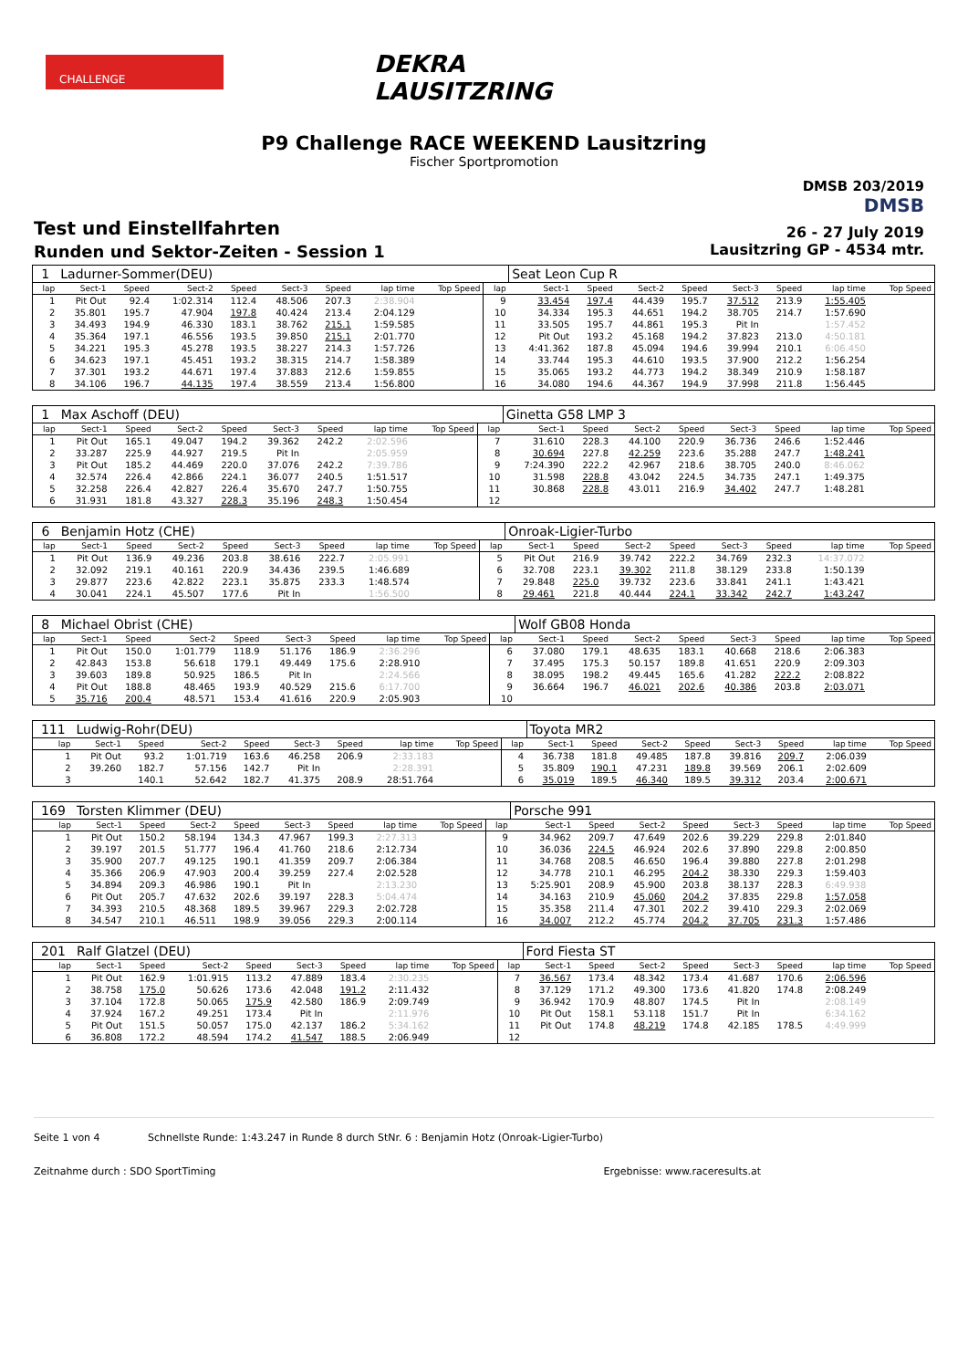CHALLENGE
DEKRA
LAUSITZRING
P9 Challenge RACE WEEKEND Lausitzring
Fischer Sportpromotion
DMSB 203/2019
DMSB
Test und Einstellfahrten
Runden und Sektor-Zeiten - Session 1
26 - 27 July 2019
Lausitzring GP - 4534 mtr.
| 1 | Ladurner-Sommer(DEU) | | | | | | | | | Seat Leon Cup R | | | | | | | |
| lap | Sect-1 | Speed | Sect-2 | Speed | Sect-3 | Speed | lap time | Top Speed | lap | Sect-1 | Speed | Sect-2 | Speed | Sect-3 | Speed | lap time | Top Speed |
| 1 | Pit Out | 92.4 | 1:02.314 | 112.4 | 48.506 | 207.3 | 2:38.904 | | 9 | 33.454 | 197.4 | 44.439 | 195.7 | 37.512 | 213.9 | 1:55.405 | |
| 2 | 35.801 | 195.7 | 47.904 | 197.8 | 40.424 | 213.4 | 2:04.129 | | 10 | 34.334 | 195.3 | 44.651 | 194.2 | 38.705 | 214.7 | 1:57.690 | |
| 3 | 34.493 | 194.9 | 46.330 | 183.1 | 38.762 | 215.1 | 1:59.585 | | 11 | 33.505 | 195.7 | 44.861 | 195.3 | Pit In | | 1:57.452 | |
| 4 | 35.364 | 197.1 | 46.556 | 193.5 | 39.850 | 215.1 | 2:01.770 | | 12 | Pit Out | 193.2 | 45.168 | 194.2 | 37.823 | 213.0 | 4:50.181 | |
| 5 | 34.221 | 195.3 | 45.278 | 193.5 | 38.227 | 214.3 | 1:57.726 | | 13 | 4:41.362 | 187.8 | 45.094 | 194.6 | 39.994 | 210.1 | 6:06.450 | |
| 6 | 34.623 | 197.1 | 45.451 | 193.2 | 38.315 | 214.7 | 1:58.389 | | 14 | 33.744 | 195.3 | 44.610 | 193.5 | 37.900 | 212.2 | 1:56.254 | |
| 7 | 37.301 | 193.2 | 44.671 | 197.4 | 37.883 | 212.6 | 1:59.855 | | 15 | 35.065 | 193.2 | 44.773 | 194.2 | 38.349 | 210.9 | 1:58.187 | |
| 8 | 34.106 | 196.7 | 44.135 | 197.4 | 38.559 | 213.4 | 1:56.800 | | 16 | 34.080 | 194.6 | 44.367 | 194.9 | 37.998 | 211.8 | 1:56.445 | |
| 1 | Max Aschoff (DEU) | | | | | | | | | Ginetta G58 LMP 3 | | | | | | | |
| lap | Sect-1 | Speed | Sect-2 | Speed | Sect-3 | Speed | lap time | Top Speed | lap | Sect-1 | Speed | Sect-2 | Speed | Sect-3 | Speed | lap time | Top Speed |
| 1 | Pit Out | 165.1 | 49.047 | 194.2 | 39.362 | 242.2 | 2:02.596 | | 7 | 31.610 | 228.3 | 44.100 | 220.9 | 36.736 | 246.6 | 1:52.446 | |
| 2 | 33.287 | 225.9 | 44.927 | 219.5 | Pit In | | 2:05.959 | | 8 | 30.694 | 227.8 | 42.259 | 223.6 | 35.288 | 247.7 | 1:48.241 | |
| 3 | Pit Out | 185.2 | 44.469 | 220.0 | 37.076 | 242.2 | 7:39.786 | | 9 | 7:24.390 | 222.2 | 42.967 | 218.6 | 38.705 | 240.0 | 8:46.062 | |
| 4 | 32.574 | 226.4 | 42.866 | 224.1 | 36.077 | 240.5 | 1:51.517 | | 10 | 31.598 | 228.8 | 43.042 | 224.5 | 34.735 | 247.1 | 1:49.375 | |
| 5 | 32.258 | 226.4 | 42.827 | 226.4 | 35.670 | 247.7 | 1:50.755 | | 11 | 30.868 | 228.8 | 43.011 | 216.9 | 34.402 | 247.7 | 1:48.281 | |
| 6 | 31.931 | 181.8 | 43.327 | 228.3 | 35.196 | 248.3 | 1:50.454 | | 12 | | | | | | | | |
| 6 | Benjamin Hotz (CHE) | | | | | | | | | Onroak-Ligier-Turbo | | | | | | | |
| lap | Sect-1 | Speed | Sect-2 | Speed | Sect-3 | Speed | lap time | Top Speed | lap | Sect-1 | Speed | Sect-2 | Speed | Sect-3 | Speed | lap time | Top Speed |
| 1 | Pit Out | 136.9 | 49.236 | 203.8 | 38.616 | 222.7 | 2:05.991 | | 5 | Pit Out | 216.9 | 39.742 | 222.2 | 34.769 | 232.3 | 14:37.072 | |
| 2 | 32.092 | 219.1 | 40.161 | 220.9 | 34.436 | 239.5 | 1:46.689 | | 6 | 32.708 | 223.1 | 39.302 | 211.8 | 38.129 | 233.8 | 1:50.139 | |
| 3 | 29.877 | 223.6 | 42.822 | 223.1 | 35.875 | 233.3 | 1:48.574 | | 7 | 29.848 | 225.0 | 39.732 | 223.6 | 33.841 | 241.1 | 1:43.421 | |
| 4 | 30.041 | 224.1 | 45.507 | 177.6 | Pit In | | 1:56.500 | | 8 | 29.461 | 221.8 | 40.444 | 224.1 | 33.342 | 242.7 | 1:43.247 | |
| 8 | Michael Obrist (CHE) | | | | | | | | | Wolf GB08 Honda | | | | | | | |
| lap | Sect-1 | Speed | Sect-2 | Speed | Sect-3 | Speed | lap time | Top Speed | lap | Sect-1 | Speed | Sect-2 | Speed | Sect-3 | Speed | lap time | Top Speed |
| 1 | Pit Out | 150.0 | 1:01.779 | 118.9 | 51.176 | 186.9 | 2:36.296 | | 6 | 37.080 | 179.1 | 48.635 | 183.1 | 40.668 | 218.6 | 2:06.383 | |
| 2 | 42.843 | 153.8 | 56.618 | 179.1 | 49.449 | 175.6 | 2:28.910 | | 7 | 37.495 | 175.3 | 50.157 | 189.8 | 41.651 | 220.9 | 2:09.303 | |
| 3 | 39.603 | 189.8 | 50.925 | 186.5 | Pit In | | 2:24.566 | | 8 | 38.095 | 198.2 | 49.445 | 165.6 | 41.282 | 222.2 | 2:08.822 | |
| 4 | Pit Out | 188.8 | 48.465 | 193.9 | 40.529 | 215.6 | 6:17.700 | | 9 | 36.664 | 196.7 | 46.021 | 202.6 | 40.386 | 203.8 | 2:03.071 | |
| 5 | 35.716 | 200.4 | 48.571 | 153.4 | 41.616 | 220.9 | 2:05.903 | | 10 | | | | | | | | |
| 111 | Ludwig-Rohr(DEU) | | | | | | | | | Toyota MR2 | | | | | | | |
| lap | Sect-1 | Speed | Sect-2 | Speed | Sect-3 | Speed | lap time | Top Speed | lap | Sect-1 | Speed | Sect-2 | Speed | Sect-3 | Speed | lap time | Top Speed |
| 1 | Pit Out | 93.2 | 1:01.719 | 163.6 | 46.258 | 206.9 | 2:33.183 | | 4 | 36.738 | 181.8 | 49.485 | 187.8 | 39.816 | 209.7 | 2:06.039 | |
| 2 | 39.260 | 182.7 | 57.156 | 142.7 | Pit In | | 2:28.391 | | 5 | 35.809 | 190.1 | 47.231 | 189.8 | 39.569 | 206.1 | 2:02.609 | |
| 3 | | 140.1 | 52.642 | 182.7 | 41.375 | 208.9 | 28:51.764 | | 6 | 35.019 | 189.5 | 46.340 | 189.5 | 39.312 | 203.4 | 2:00.671 | |
| 169 | Torsten Klimmer (DEU) | | | | | | | | | Porsche 991 | | | | | | | |
| lap | Sect-1 | Speed | Sect-2 | Speed | Sect-3 | Speed | lap time | Top Speed | lap | Sect-1 | Speed | Sect-2 | Speed | Sect-3 | Speed | lap time | Top Speed |
| 1 | Pit Out | 150.2 | 58.194 | 134.3 | 47.967 | 199.3 | 2:27.313 | | 9 | 34.962 | 209.7 | 47.649 | 202.6 | 39.229 | 229.8 | 2:01.840 | |
| 2 | 39.197 | 201.5 | 51.777 | 196.4 | 41.760 | 218.6 | 2:12.734 | | 10 | 36.036 | 224.5 | 46.924 | 202.6 | 37.890 | 229.8 | 2:00.850 | |
| 3 | 35.900 | 207.7 | 49.125 | 190.1 | 41.359 | 209.7 | 2:06.384 | | 11 | 34.768 | 208.5 | 46.650 | 196.4 | 39.880 | 227.8 | 2:01.298 | |
| 4 | 35.366 | 206.9 | 47.903 | 200.4 | 39.259 | 227.4 | 2:02.528 | | 12 | 34.778 | 210.1 | 46.295 | 204.2 | 38.330 | 229.3 | 1:59.403 | |
| 5 | 34.894 | 209.3 | 46.986 | 190.1 | Pit In | | 2:13.230 | | 13 | 5:25.901 | 208.9 | 45.900 | 203.8 | 38.137 | 228.3 | 6:49.938 | |
| 6 | Pit Out | 205.7 | 47.632 | 202.6 | 39.197 | 228.3 | 5:04.474 | | 14 | 34.163 | 210.9 | 45.060 | 204.2 | 37.835 | 229.8 | 1:57.058 | |
| 7 | 34.393 | 210.5 | 48.368 | 189.5 | 39.967 | 229.3 | 2:02.728 | | 15 | 35.358 | 211.4 | 47.301 | 202.2 | 39.410 | 229.3 | 2:02.069 | |
| 8 | 34.547 | 210.1 | 46.511 | 198.9 | 39.056 | 229.3 | 2:00.114 | | 16 | 34.007 | 212.2 | 45.774 | 204.2 | 37.705 | 231.3 | 1:57.486 | |
| 201 | Ralf Glatzel (DEU) | | | | | | | | | Ford Fiesta ST | | | | | | | |
| lap | Sect-1 | Speed | Sect-2 | Speed | Sect-3 | Speed | lap time | Top Speed | lap | Sect-1 | Speed | Sect-2 | Speed | Sect-3 | Speed | lap time | Top Speed |
| 1 | Pit Out | 162.9 | 1:01.915 | 113.2 | 47.889 | 183.4 | 2:30.235 | | 7 | 36.567 | 173.4 | 48.342 | 173.4 | 41.687 | 170.6 | 2:06.596 | |
| 2 | 38.758 | 175.0 | 50.626 | 173.6 | 42.048 | 191.2 | 2:11.432 | | 8 | 37.129 | 171.2 | 49.300 | 173.6 | 41.820 | 174.8 | 2:08.249 | |
| 3 | 37.104 | 172.8 | 50.065 | 175.9 | 42.580 | 186.9 | 2:09.749 | | 9 | 36.942 | 170.9 | 48.807 | 174.5 | Pit In | | 2:08.149 | |
| 4 | 37.924 | 167.2 | 49.251 | 173.4 | Pit In | | 2:11.976 | | 10 | Pit Out | 158.1 | 53.118 | 151.7 | Pit In | | 6:34.162 | |
| 5 | Pit Out | 151.5 | 50.057 | 175.0 | 42.137 | 186.2 | 5:34.162 | | 11 | Pit Out | 174.8 | 48.219 | 174.8 | 42.185 | 178.5 | 4:49.999 | |
| 6 | 36.808 | 172.2 | 48.594 | 174.2 | 41.547 | 188.5 | 2:06.949 | | 12 | | | | | | | | |
Seite 1 von 4 Schnellste Runde: 1:43.247 in Runde 8 durch StNr. 6 : Benjamin Hotz (Onroak-Ligier-Turbo)
Zeitnahme durch : SDO SportTiming Ergebnisse: www.raceresults.at